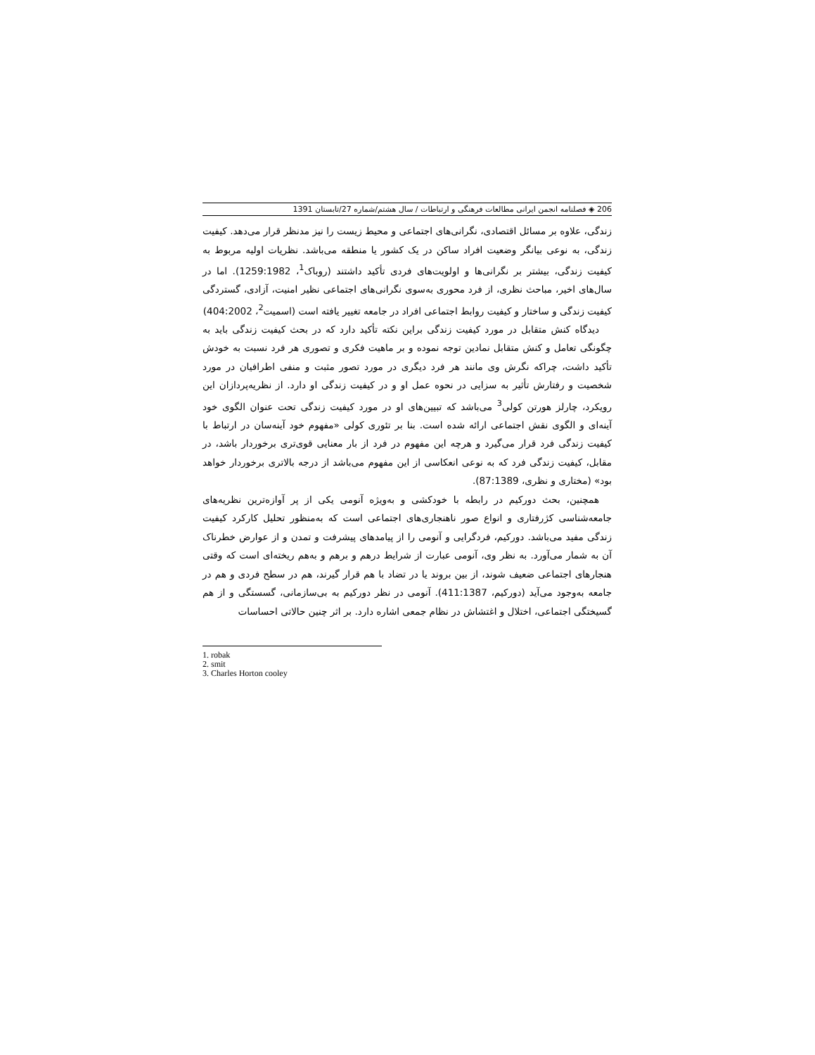206 ◈ فصلنامه انجمن ایرانی مطالعات فرهنگی و ارتباطات / سال هشتم/شماره 27/تابستان 1391
زندگی، علاوه بر مسائل اقتصادی، نگرانی‌های اجتماعی و محیط زیست را نیز مدنظر قرار می‌دهد. کیفیت زندگی، به نوعی بیانگر وضعیت افراد ساکن در یک کشور یا منطقه می‌باشد. نظریات اولیه مربوط به کیفیت زندگی، بیشتر بر نگرانی‌ها و اولویت‌های فردی تأکید داشتند (روباک<sup>1</sup>، 1259:1982). اما در سال‌های اخیر، مباحث نظری، از فرد محوری به‌سوی نگرانی‌های اجتماعی نظیر امنیت، آزادی، گستردگی کیفیت زندگی و ساختار و کیفیت روابط اجتماعی افراد در جامعه تغییر یافته است (اسمیت<sup>2</sup>، 404:2002)
دیدگاه کنش متقابل در مورد کیفیت زندگی براین نکته تأکید دارد که در بحث کیفیت زندگی باید به چگونگی تعامل و کنش متقابل نمادین توجه نموده و بر ماهیت فکری و تصوری هر فرد نسبت به خودش تأکید داشت، چراکه نگرش وی مانند هر فرد دیگری در مورد تصور مثبت و منفی اطرافیان در مورد شخصیت و رفتارش تأثیر به سزایی در نحوه عمل او و در کیفیت زندگی او دارد. از نظریه‌پردازان این رویکرد، چارلز هورتن کولی<sup>3</sup> می‌باشد که تبیین‌های او در مورد کیفیت زندگی تحت عنوان الگوی خود آینه‌ای و الگوی نقش اجتماعی ارائه شده است. بنا بر تئوری کولی «مفهوم خود آینه‌سان در ارتباط با کیفیت زندگی فرد قرار می‌گیرد و هرچه این مفهوم در فرد از بار معنایی قوی‌تری برخوردار باشد، در مقابل، کیفیت زندگی فرد که به نوعی انعکاسی از این مفهوم می‌باشد از درجه بالاتری برخوردار خواهد بود» (مختاری و نظری، 87:1389).
همچنین، بحث دورکیم در رابطه با خودکشی و به‌ویژه آنومی یکی از پر آوازه‌ترین نظریه‌های جامعه‌شناسی کژرفتاری و انواع صور ناهنجاری‌های اجتماعی است که به‌منظور تحلیل کارکرد کیفیت زندگی مفید می‌باشد. دورکیم، فردگرایی و آنومی را از پیامدهای پیشرفت و تمدن و از عوارض خطرناک آن به شمار می‌آورد. به نظر وی، آنومی عبارت از شرایط درهم و برهم و به‌هم ریخته‌ای است که وقتی هنجارهای اجتماعی ضعیف شوند، از بین بروند یا در تضاد با هم قرار گیرند، هم در سطح فردی و هم در جامعه به‌وجود می‌آید (دورکیم، 411:1387). آنومی در نظر دورکیم به بی‌سازمانی، گسستگی و از هم گسیختگی اجتماعی، اختلال و اغتشاش در نظام جمعی اشاره دارد. بر اثر چنین حالاتی احساسات
1. robak
2. smit
3. Charles Horton cooley